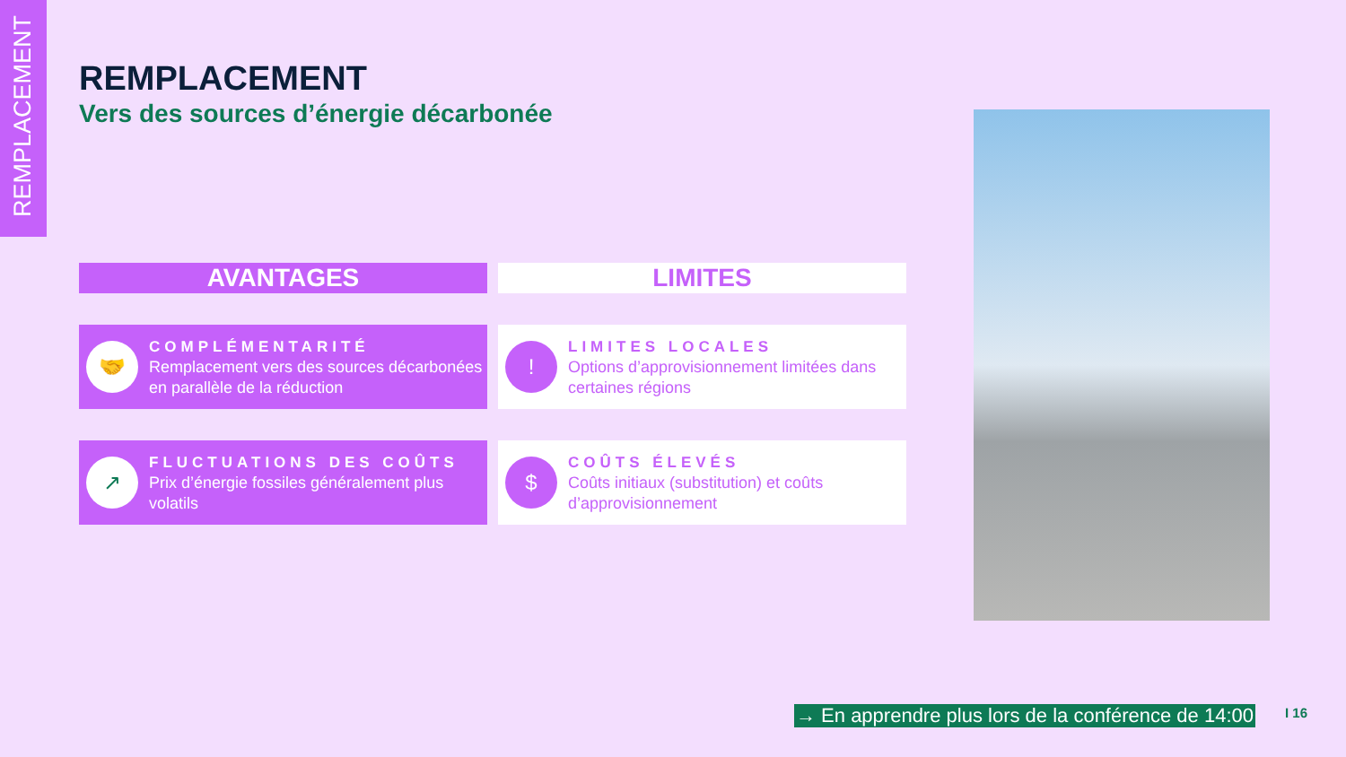REMPLACEMENT
REMPLACEMENT
Vers des sources d’énergie décarbonée
AVANTAGES
LIMITES
🤝
COMPLÉMENTARITÉ
Remplacement vers des sources décarbonées en parallèle de la réduction
!
LIMITES LOCALES
Options d’approvisionnement limitées dans certaines régions
↗
FLUCTUATIONS DES COÛTS
Prix d’énergie fossiles généralement plus volatils
$
COÛTS ÉLEVÉS
Coûts initiaux (substitution) et coûts d’approvisionnement
→ En apprendre plus lors de la conférence de 14:00
I 16